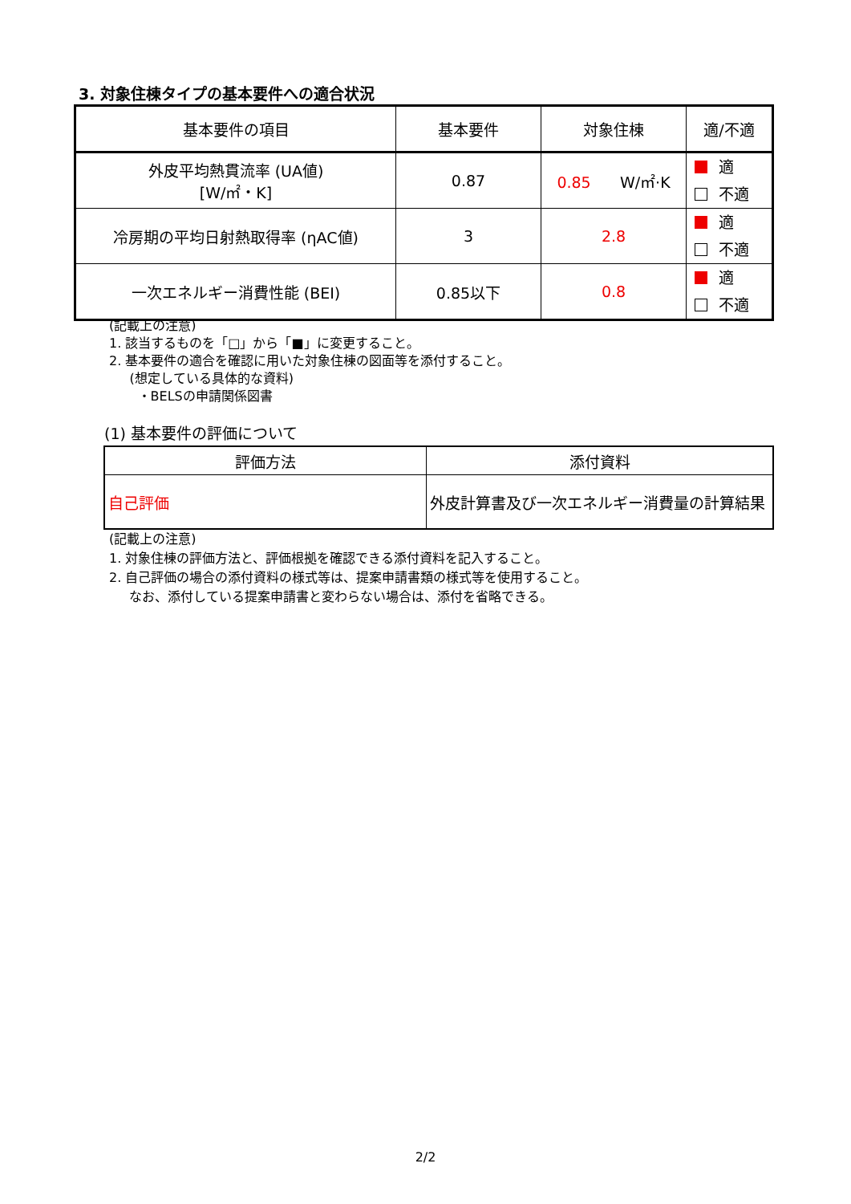3. 対象住棟タイプの基本要件への適合状況
| 基本要件の項目 | 基本要件 | 対象住棟 | 適/不適 |
| --- | --- | --- | --- |
| 外皮平均熱貫流率 (UA値) [W/㎡・K] | 0.87 | 0.85 W/㎡·K | 適 不適 |
| 冷房期の平均日射熱取得率 (ηAC値) | 3 | 2.8 | 適 不適 |
| 一次エネルギー消費性能 (BEI) | 0.85以下 | 0.8 | 適 不適 |
(記載上の注意)
1. 該当するものを「□」から「■」に変更すること。
2. 基本要件の適合を確認に用いた対象住棟の図面等を添付すること。
(想定している具体的な資料)
・BELSの申請関係図書
(1) 基本要件の評価について
| 評価方法 | 添付資料 |
| --- | --- |
| 自己評価 | 外皮計算書及び一次エネルギー消費量の計算結果 |
(記載上の注意)
1. 対象住棟の評価方法と、評価根拠を確認できる添付資料を記入すること。
2. 自己評価の場合の添付資料の様式等は、提案申請書類の様式等を使用すること。
なお、添付している提案申請書と変わらない場合は、添付を省略できる。
2/2